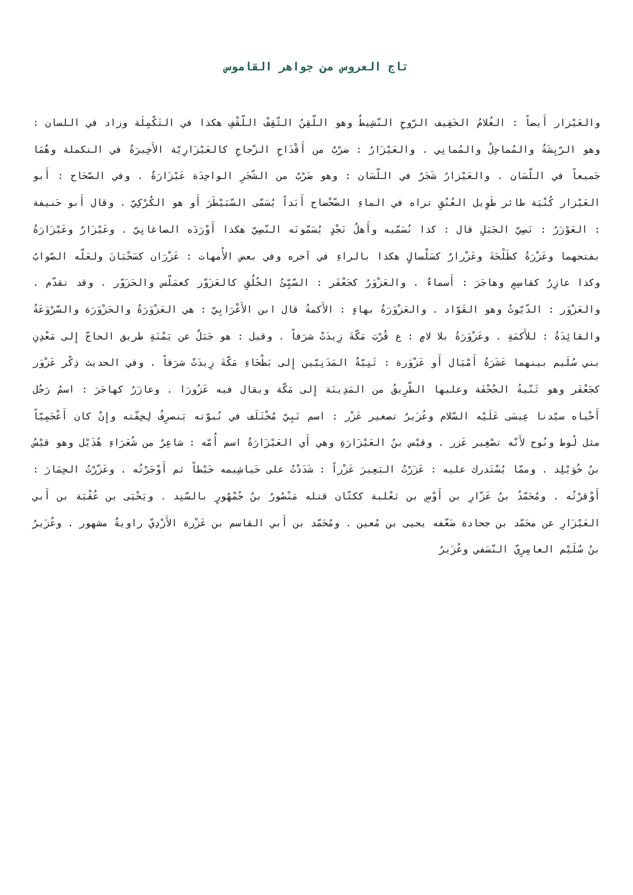تاج العروس من جواهر القاموس
والعَيْزار أَيضاً : الغُلامُ الخَفِيف الرّوحِ النّشِيطُ وهو اللّقِنُ الثّقِفْ اللّقْفِ هكذا في التَكْمِلَة وزاد في اللسان : وهو الرّيِشَةُ والمُماحِلُ والمُمانِي . والعَيْزَارُ : ضرْبٌ من أَقْدَاحِ الزّجاجِ كالعَيْزَارِيّة الأَخِيرَةُ في التكملة وهُمَا جَميعاً في اللّسَان . والعَيْزارُ شَجَرٌ في اللّسَان : وهو ضَرْبٌ من الشّجَرِ الواحِدَة عَيْزَارَةٌ . وفي الصّحَاح : أَبو العَيْزار كُنْيَة طائر طَوِيل العُنُقِ تراه في الماءِ الضّحْضاح أَبَداً يُسَمّى السّبَيْطَرَ أَو هو الكُرْكِيّ . وقال أَبو حَنيفة : العَوْزَرُ : نَصِيّ الجَبَلِ قال : كذا نُسَمّيه وأَهلُ نَجْدٍ يُسَمّونَه النّصِيّ هكذا أَوْرَدَه الصاغانِيّ . وعَيْزَارٌ وعَيْزَارَةُ بفتحهما وعَزْرَةُ كطَلْحَةَ وعَزْرارٌ كسَلْسالٍ هكذا بالراءِ في آخره وفي بعض الأُمهات : عَزْرَان كسَحْبَانَ ولعَلّه الصّوابُ وكذا عازِرٌ كقاسِمٍ وهاجَرَ : أَسماءٌ . والعَزْوَرُ كجَعْفَر : السّيِّئُ الخُلُقِ كالعَزَوّر كعمَلّس والحَزَوّر . وقد تقدّم . والعَزْوَر : الدّيّوثُ وهو القَوّاد . والعَزْوَرَةُ بهاءٍ : الأَكمةُ قال ابن الأَعْرَابِيّ : هي العَزْوَرَةُ والحَزْوَرَة والسّرْوَعَةُ والقائِدَةُ : للأَكمَةِ . وعَزْوَرَةُ بلا لامٍ : ع قُرْبَ مَكّةَ زِيدَتْ شرَفاً . وقيل : هو جَبَلٌ عن يَمْنَةِ طريق الحاجّ إِلى مَعْدِنِ بني سُلَيم بينهما عَشَرَةُ أَمْيَال أَو عَزْوَرة : ثَنِيّةٌ المَدَنِيّين إِلى بَطْحَاءِ مَكّةَ زِيدَتْ شرَفاً . وفي الحديث ذِكْر عَزْوَر كجَعْفَر وهو ثَنّيةُ الجُحْفَة وعليها الطّرِيقُ من المَدِينَة إِلى مَكّة ويقال فيه عَزُورَا . وعازَرُ كهاجَرَ : اسمُ رَجُل أَحْياه سيّدنا عِيسَى عَلَيْه السّلام وعُزَيرٌ تصغير عَزْر : اسم نَبِيّ مُخْتَلَف في نُبوّته يَنصرِفُ لِخِفّته وإِنْ كان أَعْجَمِيّاً مثل لُوط ونُوح لأَنّه تصْغِير عَزر . وقيْس بنُ العَيْزَارَةِ وهي أَي العَيْزَارَةُ اسم أُمّه : شاعِرٌ من شُعَرَاءِ هُذَيْل وهو قيْسُ بنُ خُوَيْلِد . وممّا يُسْتَدرك عليه : عَزَرْتُ البَعِيرَ عَزْراً : شَدَدْتُ على خَياشِيمه خَيْطاً ثم أَوْجَرْتُه . وعَزّرْتُ الحِمَارَ : أَوْقرْتُه . ومُحَمّدُ بنُ عَزّارِ بن أَوْسِ بن ثعْلبة ككتّان قتله مَنْصُورُ بنُ جُمْهُورٍ بالسّنِد . ويَحْيَى بن عُقْبَة بن أَبي العَيْزَارِ عن محَمّد بن جحادة ضَعّفه يحيى بن مُعين . ومُحَمّد بن أَبي القاسم بن عَزْرة الأَزْدِيّ راويةٌ مشهور . وعُزَيرُ بنُ سُلَيْم العامِرِيّ النّسَفي وعُزَيرُ